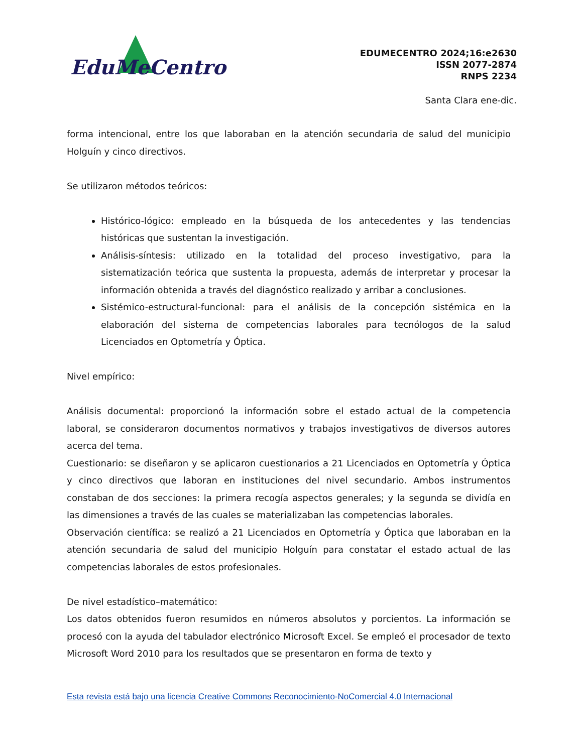EduMeCentro
EDUMECENTRO 2024;16:e2630
ISSN 2077-2874
RNPS 2234
Santa Clara ene-dic.
forma intencional, entre los que laboraban en la atención secundaria de salud del municipio Holguín y cinco directivos.
Se utilizaron métodos teóricos:
Histórico-lógico: empleado en la búsqueda de los antecedentes y las tendencias históricas que sustentan la investigación.
Análisis-síntesis: utilizado en la totalidad del proceso investigativo, para la sistematización teórica que sustenta la propuesta, además de interpretar y procesar la información obtenida a través del diagnóstico realizado y arribar a conclusiones.
Sistémico-estructural-funcional: para el análisis de la concepción sistémica en la elaboración del sistema de competencias laborales para tecnólogos de la salud Licenciados en Optometría y Óptica.
Nivel empírico:
Análisis documental: proporcionó la información sobre el estado actual de la competencia laboral, se consideraron documentos normativos y trabajos investigativos de diversos autores acerca del tema.
Cuestionario: se diseñaron y se aplicaron cuestionarios a 21 Licenciados en Optometría y Óptica y cinco directivos que laboran en instituciones del nivel secundario. Ambos instrumentos constaban de dos secciones: la primera recogía aspectos generales; y la segunda se dividía en las dimensiones a través de las cuales se materializaban las competencias laborales.
Observación científica: se realizó a 21 Licenciados en Optometría y Óptica que laboraban en la atención secundaria de salud del municipio Holguín para constatar el estado actual de las competencias laborales de estos profesionales.
De nivel estadístico–matemático:
Los datos obtenidos fueron resumidos en números absolutos y porcientos. La información se procesó con la ayuda del tabulador electrónico Microsoft Excel. Se empleó el procesador de texto Microsoft Word 2010 para los resultados que se presentaron en forma de texto y
Esta revista está bajo una licencia Creative Commons Reconocimiento-NoComercial 4.0 Internacional